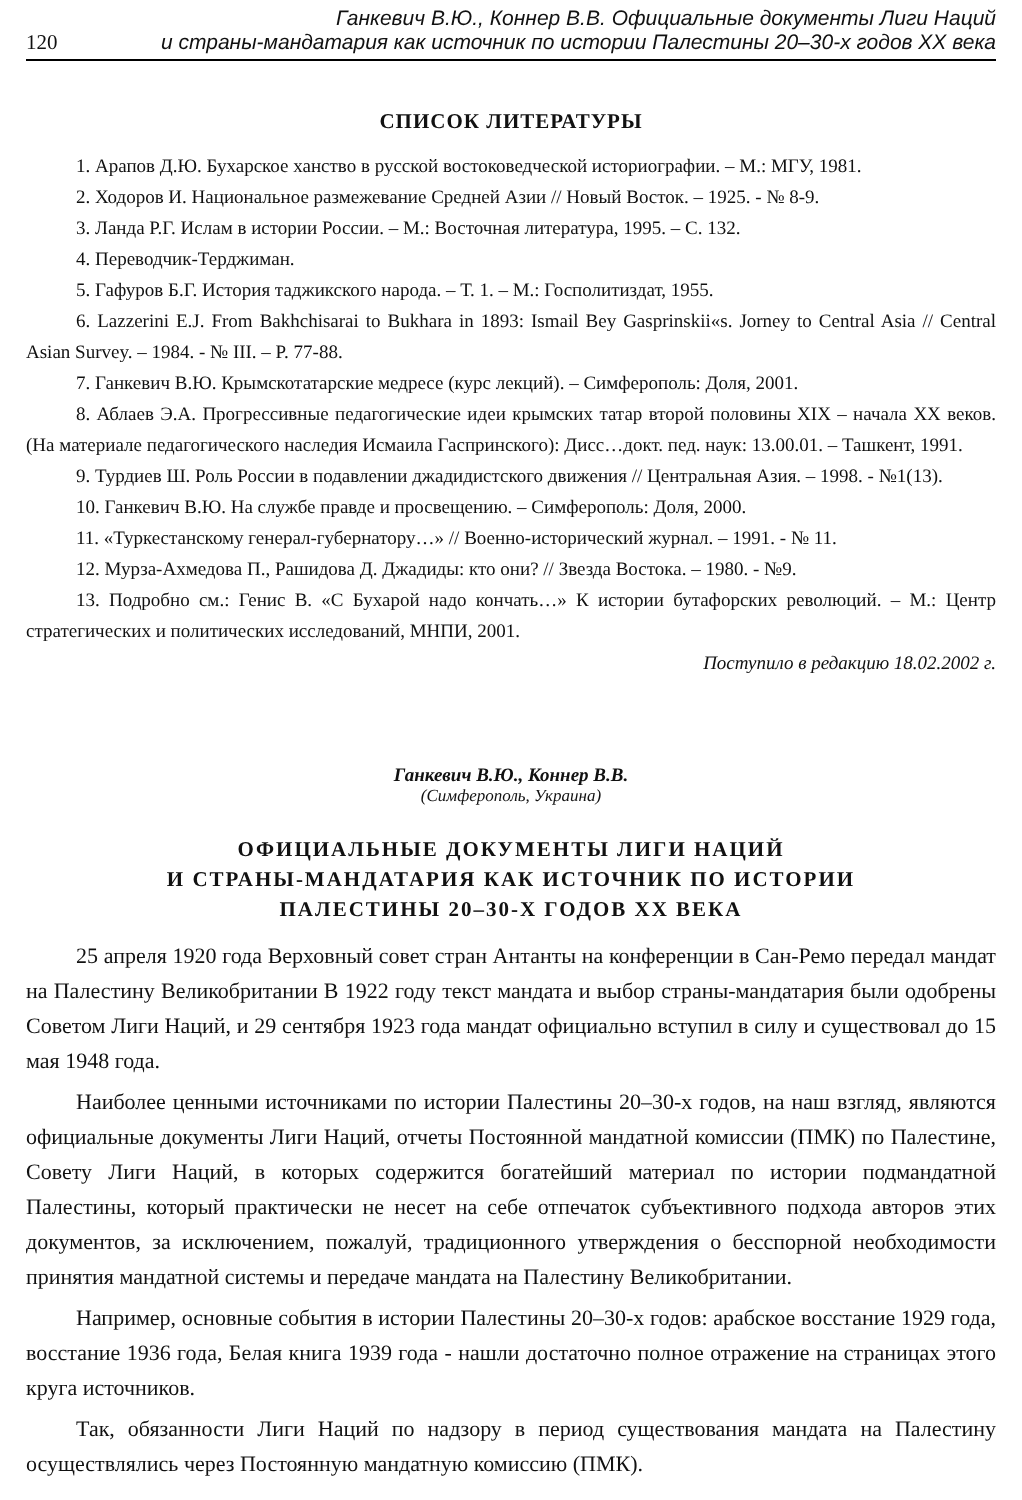Ганкевич В.Ю., Коннер В.В. Официальные документы Лиги Наций
120 и страны-мандатария как источник по истории Палестины 20–30-х годов XX века
СПИСОК ЛИТЕРАТУРЫ
1. Арапов Д.Ю. Бухарское ханство в русской востоковедческой историографии. – М.: МГУ, 1981.
2. Ходоров И. Национальное размежевание Средней Азии // Новый Восток. – 1925. - № 8-9.
3. Ланда Р.Г. Ислам в истории России. – М.: Восточная литература, 1995. – С. 132.
4. Переводчик-Терджиман.
5. Гафуров Б.Г. История таджикского народа. – Т. 1. – М.: Госполитиздат, 1955.
6. Lazzerini E.J. From Bakhchisarai to Bukhara in 1893: Ismail Bey Gasprinskii«s. Jorney to Central Asia // Central Asian Survey. – 1984. - № III. – P. 77-88.
7. Ганкевич В.Ю. Крымскотатарские медресе (курс лекций). – Симферополь: Доля, 2001.
8. Аблаев Э.А. Прогрессивные педагогические идеи крымских татар второй половины XIX – начала XX веков.(На материале педагогического наследия Исмаила Гаспринского): Дисс…докт. пед. наук: 13.00.01. – Ташкент, 1991.
9. Турдиев Ш. Роль России в подавлении джадидистского движения // Центральная Азия. – 1998. - №1(13).
10. Ганкевич В.Ю. На службе правде и просвещению. – Симферополь: Доля, 2000.
11. «Туркестанскому генерал-губернатору…» // Военно-исторический журнал. – 1991. - № 11.
12. Мурза-Ахмедова П., Рашидова Д. Джадиды: кто они? // Звезда Востока. – 1980. - №9.
13. Подробно см.: Генис В. «С Бухарой надо кончать…» К истории бутафорских революций. – М.: Центр стратегических и политических исследований, МНПИ, 2001.
Поступило в редакцию 18.02.2002 г.
Ганкевич В.Ю., Коннер В.В.
(Симферополь, Украина)
ОФИЦИАЛЬНЫЕ ДОКУМЕНТЫ ЛИГИ НАЦИЙ
И СТРАНЫ-МАНДАТАРИЯ КАК ИСТОЧНИК ПО ИСТОРИИ
ПАЛЕСТИНЫ 20–30-Х ГОДОВ XX ВЕКА
25 апреля 1920 года Верховный совет стран Антанты на конференции в Сан-Ремо передал мандат на Палестину Великобритании В 1922 году текст мандата и выбор страны-мандатария были одобрены Советом Лиги Наций, и 29 сентября 1923 года мандат официально вступил в силу и существовал до 15 мая 1948 года.
Наиболее ценными источниками по истории Палестины 20–30-х годов, на наш взгляд, являются официальные документы Лиги Наций, отчеты Постоянной мандатной комиссии (ПМК) по Палестине, Совету Лиги Наций, в которых содержится богатейший материал по истории подмандатной Палестины, который практически не несет на себе отпечаток субъективного подхода авторов этих документов, за исключением, пожалуй, традиционного утверждения о бесспорной необходимости принятия мандатной системы и передаче мандата на Палестину Великобритании.
Например, основные события в истории Палестины 20–30-х годов: арабское восстание 1929 года, восстание 1936 года, Белая книга 1939 года - нашли достаточно полное отражение на страницах этого круга источников.
Так, обязанности Лиги Наций по надзору в период существования мандата на Палестину осуществлялись через Постоянную мандатную комиссию (ПМК).